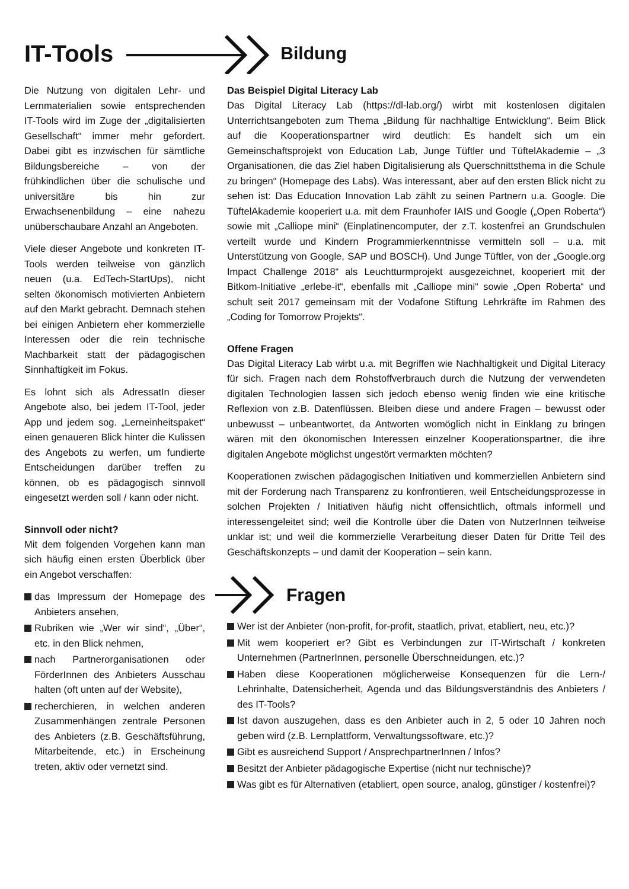IT-Tools
Bildung
Die Nutzung von digitalen Lehr- und Lernmaterialien sowie entsprechenden IT-Tools wird im Zuge der „digitalisierten Gesellschaft“ immer mehr gefordert. Dabei gibt es inzwischen für sämtliche Bildungsbereiche – von der frühkindlichen über die schulische und universitäre bis hin zur Erwachsenenbildung – eine nahezu unüberschaubare Anzahl an Angeboten.
Viele dieser Angebote und konkreten IT-Tools werden teilweise von gänzlich neuen (u.a. EdTech-StartUps), nicht selten ökonomisch motivierten Anbietern auf den Markt gebracht. Demnach stehen bei einigen Anbietern eher kommerzielle Interessen oder die rein technische Machbarkeit statt der pädagogischen Sinnhaftigkeit im Fokus.
Es lohnt sich als AdressatIn dieser Angebote also, bei jedem IT-Tool, jeder App und jedem sog. „Lerneinheitspaket“ einen genaueren Blick hinter die Kulissen des Angebots zu werfen, um fundierte Entscheidungen darüber treffen zu können, ob es pädagogisch sinnvoll eingesetzt werden soll / kann oder nicht.
Sinnvoll oder nicht?
Mit dem folgenden Vorgehen kann man sich häufig einen ersten Überblick über ein Angebot verschaffen:
das Impressum der Homepage des Anbieters ansehen,
Rubriken wie „Wer wir sind“, „Über“, etc. in den Blick nehmen,
nach Partnerorganisationen oder FörderInnen des Anbieters Ausschau halten (oft unten auf der Website),
recherchieren, in welchen anderen Zusammenhängen zentrale Personen des Anbieters (z.B. Geschäftsführung, Mitarbeitende, etc.) in Erscheinung treten, aktiv oder vernetzt sind.
Das Beispiel Digital Literacy Lab
Das Digital Literacy Lab (https://dl-lab.org/) wirbt mit kostenlosen digitalen Unterrichtsangeboten zum Thema „Bildung für nachhaltige Entwicklung“. Beim Blick auf die Kooperationspartner wird deutlich: Es handelt sich um ein Gemeinschaftsprojekt von Education Lab, Junge Tüftler und TüftelAkademie – „3 Organisationen, die das Ziel haben Digitalisierung als Querschnittsthema in die Schule zu bringen“ (Homepage des Labs). Was interessant, aber auf den ersten Blick nicht zu sehen ist: Das Education Innovation Lab zählt zu seinen Partnern u.a. Google. Die TüftelAkademie kooperiert u.a. mit dem Fraunhofer IAIS und Google („Open Roberta“) sowie mit „Calliope mini“ (Einplatinencomputer, der z.T. kostenfrei an Grundschulen verteilt wurde und Kindern Programmierkenntnisse vermitteln soll – u.a. mit Unterstützung von Google, SAP und BOSCH). Und Junge Tüftler, von der „Google.org Impact Challenge 2018“ als Leuchtturmprojekt ausgezeichnet, kooperiert mit der Bitkom-Initiative „erlebe-it“, ebenfalls mit „Calliope mini“ sowie „Open Roberta“ und schult seit 2017 gemeinsam mit der Vodafone Stiftung Lehrkräfte im Rahmen des „Coding for Tomorrow Projekts“.
Offene Fragen
Das Digital Literacy Lab wirbt u.a. mit Begriffen wie Nachhaltigkeit und Digital Literacy für sich. Fragen nach dem Rohstoffverbrauch durch die Nutzung der verwendeten digitalen Technologien lassen sich jedoch ebenso wenig finden wie eine kritische Reflexion von z.B. Datenflüssen. Bleiben diese und andere Fragen – bewusst oder unbewusst – unbeantwortet, da Antworten womöglich nicht in Einklang zu bringen wären mit den ökonomischen Interessen einzelner Kooperationspartner, die ihre digitalen Angebote möglichst ungestört vermarkten möchten?
Kooperationen zwischen pädagogischen Initiativen und kommerziellen Anbietern sind mit der Forderung nach Transparenz zu konfrontieren, weil Entscheidungsprozesse in solchen Projekten / Initiativen häufig nicht offensichtlich, oftmals informell und interessengeleitet sind; weil die Kontrolle über die Daten von NutzerInnen teilweise unklar ist; und weil die kommerzielle Verarbeitung dieser Daten für Dritte Teil des Geschäftskonzepts – und damit der Kooperation – sein kann.
Fragen
Wer ist der Anbieter (non-profit, for-profit, staatlich, privat, etabliert, neu, etc.)?
Mit wem kooperiert er? Gibt es Verbindungen zur IT-Wirtschaft / konkreten Unternehmen (PartnerInnen, personelle Überschneidungen, etc.)?
Haben diese Kooperationen möglicherweise Konsequenzen für die Lern-/ Lehrinhalte, Datensicherheit, Agenda und das Bildungsverständnis des Anbieters / des IT-Tools?
Ist davon auszugehen, dass es den Anbieter auch in 2, 5 oder 10 Jahren noch geben wird (z.B. Lernplattform, Verwaltungssoftware, etc.)?
Gibt es ausreichend Support / AnsprechpartnerInnen / Infos?
Besitzt der Anbieter pädagogische Expertise (nicht nur technische)?
Was gibt es für Alternativen (etabliert, open source, analog, günstiger / kostenfrei)?